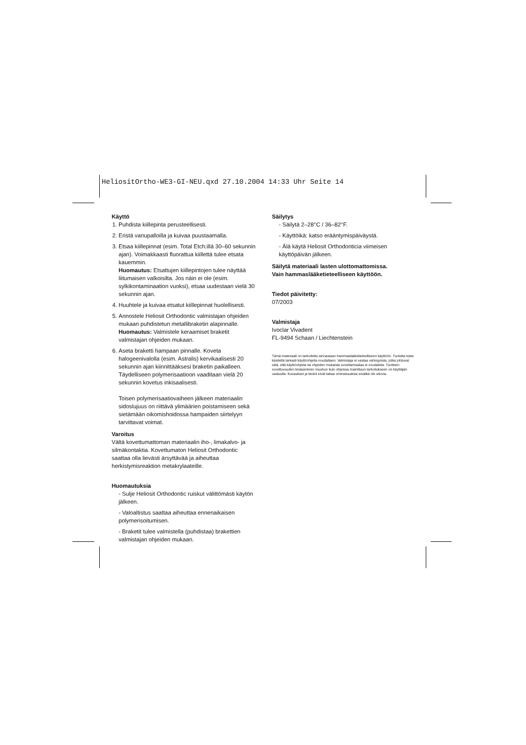HeliositOrtho-WE3-GI-NEU.qxd 27.10.2004 14:33 Uhr Seite 14
Käyttö
1. Puhdista kiillepinta perusteellisesti.
2. Eristä vanupalloilla ja kuivaa puustaamalla.
3. Etsaa kiillepinnat (esim. Total Etch:illä 30–60 sekunnin ajan). Voimakkaasti fluorattua kiillettä tulee etsata kauemmin.
Huomautus: Etsattujen kiillepintojen tulee näyttää liitumaisen valkoisilta. Jos näin ei ole (esim. sylkikontaminaation vuoksi), etsaa uudestaan vielä 30 sekunnin ajan.
4. Huuhtele ja kuivaa etsatut kiillepinnat huolellisesti.
5. Annostele Heliosit Orthodontic valmistajan ohjeiden mukaan puhdistetun metallibraketin alapinnalle. Huomautus: Valmistele keraamiset braketit valmistajan ohjeiden mukaan.
6. Aseta braketti hampaan pinnalle. Koveta halogeenivalolla (esim. Astralis) kervikaalisesti 20 sekunnin ajan kiinnittääksesi braketin paikalleen. Täydelliseen polymerisaatioon vaaditaan vielä 20 sekunnin kovetus inkisaalisesti.
Toisen polymerisaatiovaiheen jälkeen materiaalin sidoslujuus on riittävä ylimäärien poistamiseen sekä sietämään oikomishoidossa hampaiden siirtelyyn tarvittavat voimat.
Varoitus
Vältä kovettumattoman materiaalin iho-, limakalvo- ja silmäkontaktia. Kovettumaton Heliosit Orthodontic saattaa olla lievästi ärsyttävää ja aiheuttaa herkistymisreaktion metakrylaateille.
Huomautuksia
- Sulje Heliosit Orthodontic ruiskut välittömästi käytön jälkeen.
- Valoaltistus saattaa aiheuttaa ennenaikaisen polymerisoitumisen.
- Braketit tulee valmistella (puhdistaa) brakettien valmistajan ohjeiden mukaan.
Säilytys
- Säilytä 2–28°C / 36–82°F.
- Käyttöikä: katso erääntymispäiväystä.
- Älä käytä Heliosit Orthodonticia viimeisen käyttöpäivän jälkeen.
Säilytä materiaali lasten ulottomattomissa.
Vain hammaslääketieteelliseen käyttöön.
Tiedot päivitetty:
07/2003
Valmistaja
Ivoclar Vivadent
FL-9494 Schaan / Liechtenstein
Tämä materiaali on tarkoitettu ainoastaan hammaslääketieteelliseen käyttöön. Tuotetta tulee käsitellä tarkasti käyttöohjeita noudattaen. Valmistaja ei vastaa vahingoista, jotka johtuvat siitä, että käyttöohjeita tai ohjeiden mukaista soveltamisalaa ei noudateta. Tuotteen soveltuvuuden testaaminen muuhun kuin ohjeissa mainittuun tarkoitukseen on käyttäjän vastuulla. Kuvaukset ja tiedot eivät takaa ominaisuuksia eivätkä ole sitovia.